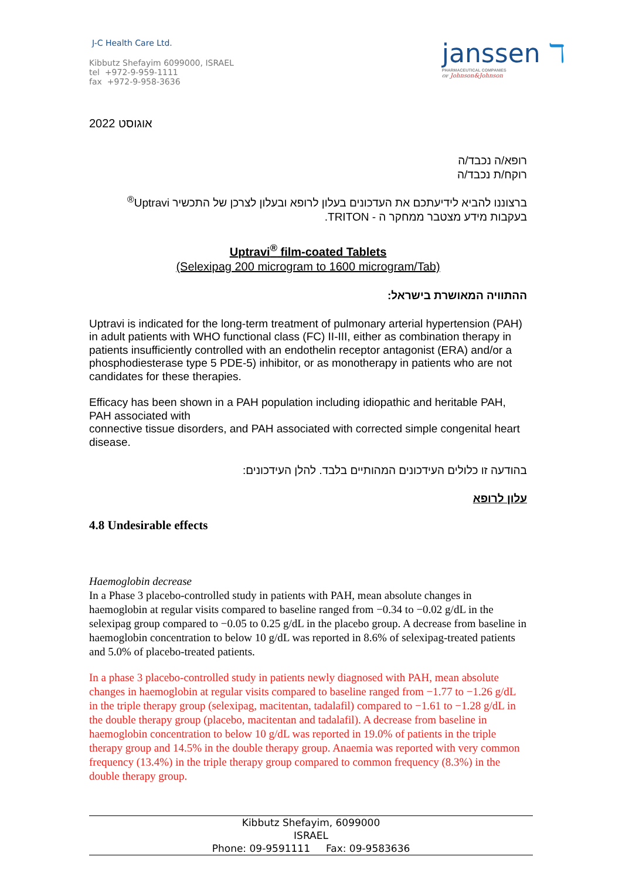J-C Health Care Ltd.
Kibbutz Shefayim 6099000, ISRAEL
tel +972-9-959-1111
fax +972-9-958-3636
janssen ℸ
PHARMACEUTICAL COMPANIES
OF Johnson&Johnson
2022 אוגוסט
רופא/ה נכבד/ה
רוקח/ת נכבד/ה
ברצוננו להביא לידיעתכם את העדכונים בעלון לרופא ובעלון לצרכן של התכשיר Uptravi<sup>®</sup>
בעקבות מידע מצטבר ממחקר ה - TRITON.
Uptravi<sup>®</sup> film-coated Tablets
(Selexipag 200 microgram to 1600 microgram/Tab)
ההתוויה המאושרת בישראל:
Uptravi is indicated for the long-term treatment of pulmonary arterial hypertension (PAH) in adult patients with WHO functional class (FC) II-III, either as combination therapy in patients insufficiently controlled with an endothelin receptor antagonist (ERA) and/or a phosphodiesterase type 5 PDE-5) inhibitor, or as monotherapy in patients who are not candidates for these therapies.
Efficacy has been shown in a PAH population including idiopathic and heritable PAH, PAH associated with
connective tissue disorders, and PAH associated with corrected simple congenital heart disease.
בהודעה זו כלולים העידכונים המהותיים בלבד. להלן העידכונים:
עלון לרופא
4.8 Undesirable effects
Haemoglobin decrease
In a Phase 3 placebo-controlled study in patients with PAH, mean absolute changes in haemoglobin at regular visits compared to baseline ranged from −0.34 to −0.02 g/dL in the selexipag group compared to −0.05 to 0.25 g/dL in the placebo group. A decrease from baseline in haemoglobin concentration to below 10 g/dL was reported in 8.6% of selexipag-treated patients and 5.0% of placebo-treated patients.
In a phase 3 placebo-controlled study in patients newly diagnosed with PAH, mean absolute changes in haemoglobin at regular visits compared to baseline ranged from −1.77 to −1.26 g/dL in the triple therapy group (selexipag, macitentan, tadalafil) compared to −1.61 to −1.28 g/dL in the double therapy group (placebo, macitentan and tadalafil). A decrease from baseline in haemoglobin concentration to below 10 g/dL was reported in 19.0% of patients in the triple therapy group and 14.5% in the double therapy group. Anaemia was reported with very common frequency (13.4%) in the triple therapy group compared to common frequency (8.3%) in the double therapy group.
Kibbutz Shefayim, 6099000
ISRAEL
Phone: 09-9591111 Fax: 09-9583636